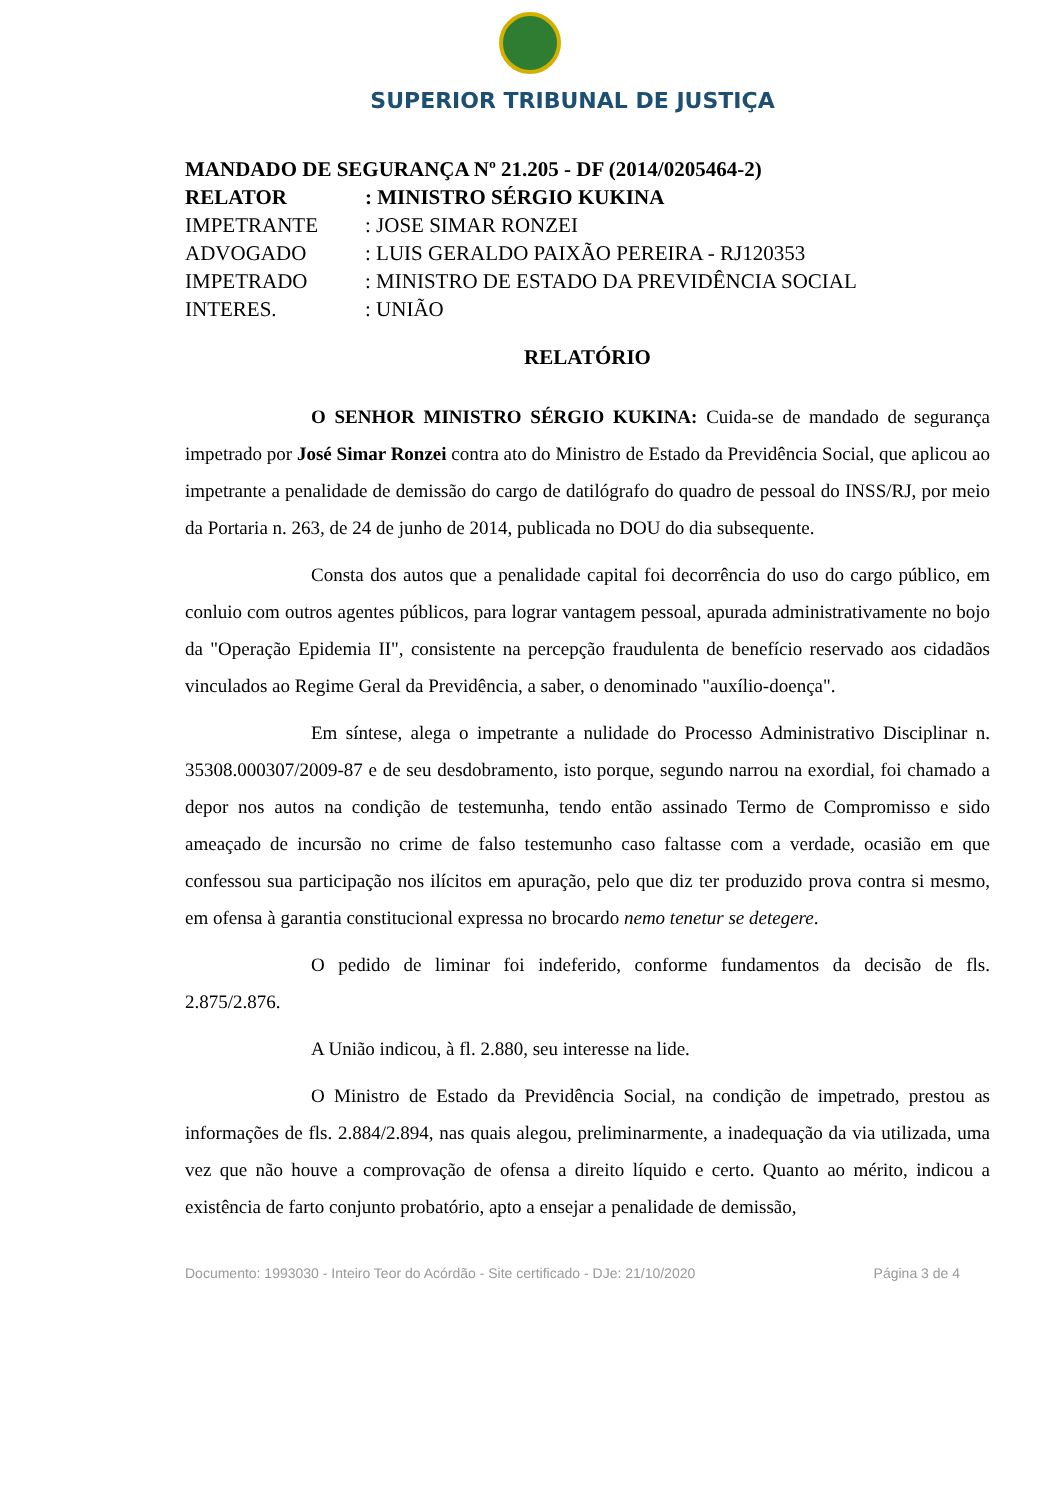SUPERIOR TRIBUNAL DE JUSTIÇA
MANDADO DE SEGURANÇA Nº 21.205 - DF (2014/0205464-2)
| RELATOR | : MINISTRO SÉRGIO KUKINA |
| IMPETRANTE | : JOSE SIMAR RONZEI |
| ADVOGADO | : LUIS GERALDO PAIXÃO PEREIRA - RJ120353 |
| IMPETRADO | : MINISTRO DE ESTADO DA PREVIDÊNCIA SOCIAL |
| INTERES. | : UNIÃO |
RELATÓRIO
O SENHOR MINISTRO SÉRGIO KUKINA: Cuida-se de mandado de segurança impetrado por José Simar Ronzei contra ato do Ministro de Estado da Previdência Social, que aplicou ao impetrante a penalidade de demissão do cargo de datilógrafo do quadro de pessoal do INSS/RJ, por meio da Portaria n. 263, de 24 de junho de 2014, publicada no DOU do dia subsequente.
Consta dos autos que a penalidade capital foi decorrência do uso do cargo público, em conluio com outros agentes públicos, para lograr vantagem pessoal, apurada administrativamente no bojo da "Operação Epidemia II", consistente na percepção fraudulenta de benefício reservado aos cidadãos vinculados ao Regime Geral da Previdência, a saber, o denominado "auxílio-doença".
Em síntese, alega o impetrante a nulidade do Processo Administrativo Disciplinar n. 35308.000307/2009-87 e de seu desdobramento, isto porque, segundo narrou na exordial, foi chamado a depor nos autos na condição de testemunha, tendo então assinado Termo de Compromisso e sido ameaçado de incursão no crime de falso testemunho caso faltasse com a verdade, ocasião em que confessou sua participação nos ilícitos em apuração, pelo que diz ter produzido prova contra si mesmo, em ofensa à garantia constitucional expressa no brocardo nemo tenetur se detegere.
O pedido de liminar foi indeferido, conforme fundamentos da decisão de fls. 2.875/2.876.
A União indicou, à fl. 2.880, seu interesse na lide.
O Ministro de Estado da Previdência Social, na condição de impetrado, prestou as informações de fls. 2.884/2.894, nas quais alegou, preliminarmente, a inadequação da via utilizada, uma vez que não houve a comprovação de ofensa a direito líquido e certo. Quanto ao mérito, indicou a existência de farto conjunto probatório, apto a ensejar a penalidade de demissão,
Documento: 1993030 - Inteiro Teor do Acórdão - Site certificado - DJe: 21/10/2020 Página 3 de 4